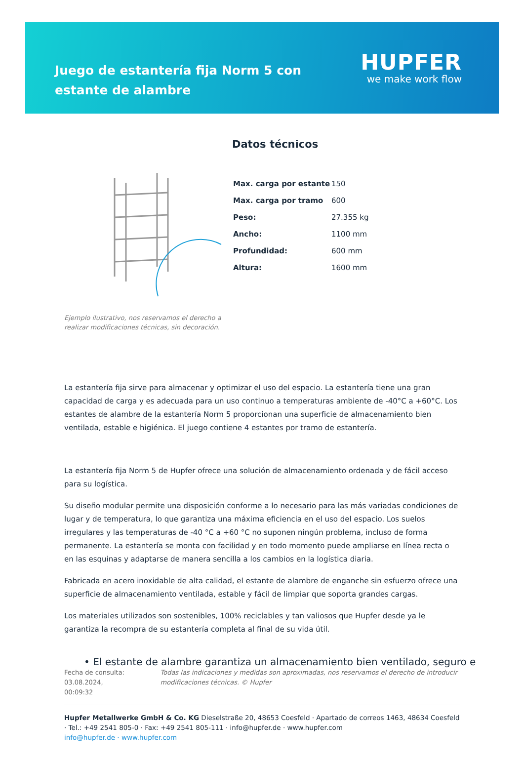Juego de estantería fija Norm 5 con estante de alambre
HUPFER
we make work flow
Ejemplo ilustrativo, nos reservamos el derecho a realizar modificaciones técnicas, sin decoración.
Datos técnicos
| Max. carga por estante | 150 |
| Max. carga por tramo | 600 |
| Peso: | 27.355 kg |
| Ancho: | 1100 mm |
| Profundidad: | 600 mm |
| Altura: | 1600 mm |
La estantería fija sirve para almacenar y optimizar el uso del espacio. La estantería tiene una gran capacidad de carga y es adecuada para un uso continuo a temperaturas ambiente de -40°C a +60°C. Los estantes de alambre de la estantería Norm 5 proporcionan una superficie de almacenamiento bien ventilada, estable e higiénica. El juego contiene 4 estantes por tramo de estantería.
La estantería fija Norm 5 de Hupfer ofrece una solución de almacenamiento ordenada y de fácil acceso para su logística.
Su diseño modular permite una disposición conforme a lo necesario para las más variadas condiciones de lugar y de temperatura, lo que garantiza una máxima eficiencia en el uso del espacio. Los suelos irregulares y las temperaturas de -40 °C a +60 °C no suponen ningún problema, incluso de forma permanente. La estantería se monta con facilidad y en todo momento puede ampliarse en línea recta o en las esquinas y adaptarse de manera sencilla a los cambios en la logística diaria.
Fabricada en acero inoxidable de alta calidad, el estante de alambre de enganche sin esfuerzo ofrece una superficie de almacenamiento ventilada, estable y fácil de limpiar que soporta grandes cargas.
Los materiales utilizados son sostenibles, 100% reciclables y tan valiosos que Hupfer desde ya le garantiza la recompra de su estantería completa al final de su vida útil.
• El estante de alambre garantiza un almacenamiento bien ventilado, seguro e
Fecha de consulta: 03.08.2024,
00:09:32
Todas las indicaciones y medidas son aproximadas, nos reservamos el derecho de introducir modificaciones técnicas. © Hupfer
Hupfer Metallwerke GmbH & Co. KG Dieselstraße 20, 48653 Coesfeld · Apartado de correos 1463, 48634 Coesfeld · Tel.: +49 2541 805-0 · Fax: +49 2541 805-111 · info@hupfer.de · www.hupfer.com
info@hupfer.de · www.hupfer.com